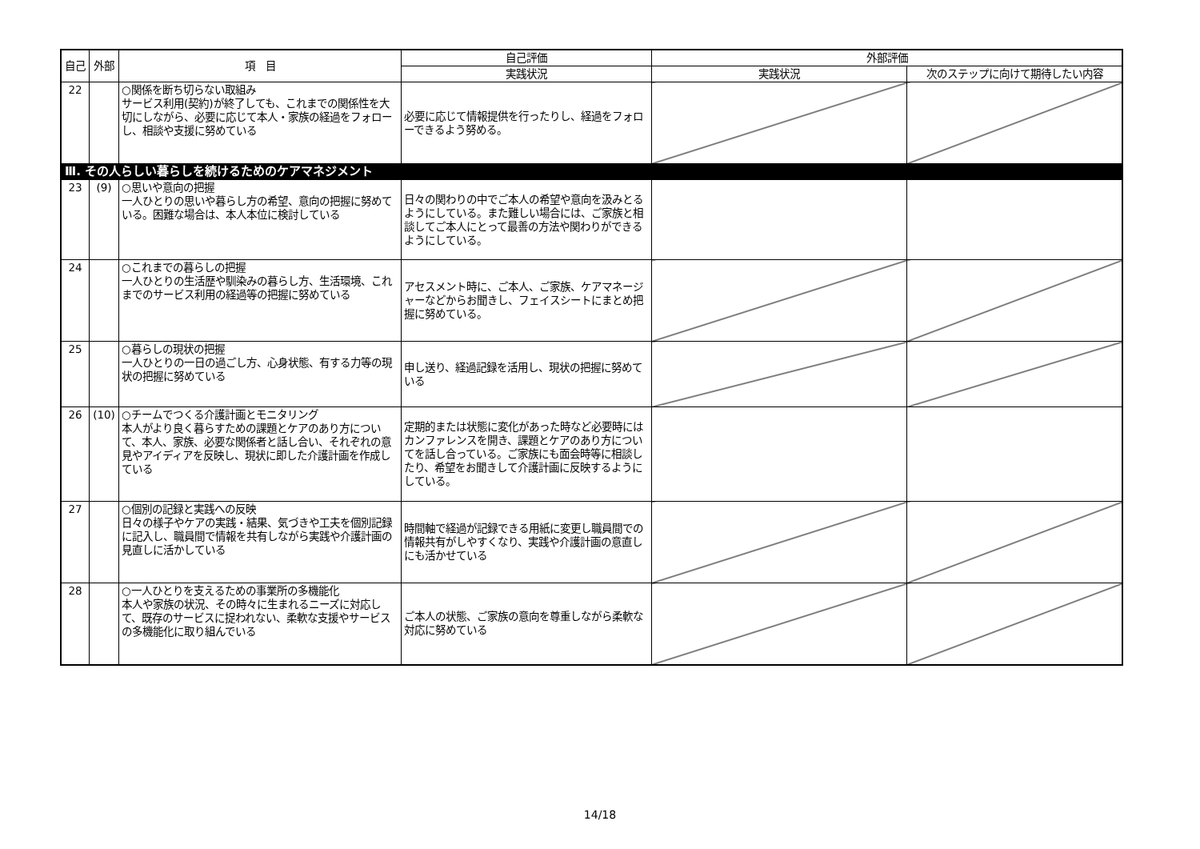| 自己 | 外部 | 項 目 | 自己評価 | 外部評価 | |
| --- | --- | --- | --- | --- | --- |
| | | | 実践状況 | 実践状況 | 次のステップに向けて期待したい内容 |
| 22 | | ○関係を断ち切らない取組み サービス利用(契約)が終了しても、これまでの関係性を大切にしながら、必要に応じて本人・家族の経過をフォローし、相談や支援に努めている | 必要に応じて情報提供を行ったりし、経過をフォローできるよう努める。 | | |
| Ⅲ. その人らしい暮らしを続けるためのケアマネジメント | | | | | |
| 23 | (9) | ○思いや意向の把握 一人ひとりの思いや暮らし方の希望、意向の把握に努めている。困難な場合は、本人本位に検討している | 日々の関わりの中でご本人の希望や意向を汲みとるようにしている。また難しい場合には、ご家族と相談してご本人にとって最善の方法や関わりができるようにしている。 | | |
| 24 | | ○これまでの暮らしの把握 一人ひとりの生活歴や馴染みの暮らし方、生活環境、これまでのサービス利用の経過等の把握に努めている | アセスメント時に、ご本人、ご家族、ケアマネージャーなどからお聞きし、フェイスシートにまとめ把握に努めている。 | | |
| 25 | | ○暮らしの現状の把握 一人ひとりの一日の過ごし方、心身状態、有する力等の現状の把握に努めている | 申し送り、経過記録を活用し、現状の把握に努めている | | |
| 26 | (10) | ○チームでつくる介護計画とモニタリング 本人がより良く暮らすための課題とケアのあり方について、本人、家族、必要な関係者と話し合い、それぞれの意見やアイディアを反映し、現状に即した介護計画を作成している | 定期的または状態に変化があった時など必要時にはカンファレンスを開き、課題とケアのあり方についてを話し合っている。ご家族にも面会時等に相談したり、希望をお聞きして介護計画に反映するようにしている。 | | |
| 27 | | ○個別の記録と実践への反映 日々の様子やケアの実践・結果、気づきや工夫を個別記録に記入し、職員間で情報を共有しながら実践や介護計画の見直しに活かしている | 時間軸で経過が記録できる用紙に変更し職員間での情報共有がしやすくなり、実践や介護計画の意直しにも活かせている | | |
| 28 | | ○一人ひとりを支えるための事業所の多機能化 本人や家族の状況、その時々に生まれるニーズに対応して、既存のサービスに捉われない、柔軟な支援やサービスの多機能化に取り組んでいる | ご本人の状態、ご家族の意向を尊重しながら柔軟な対応に努めている | | |
14/18